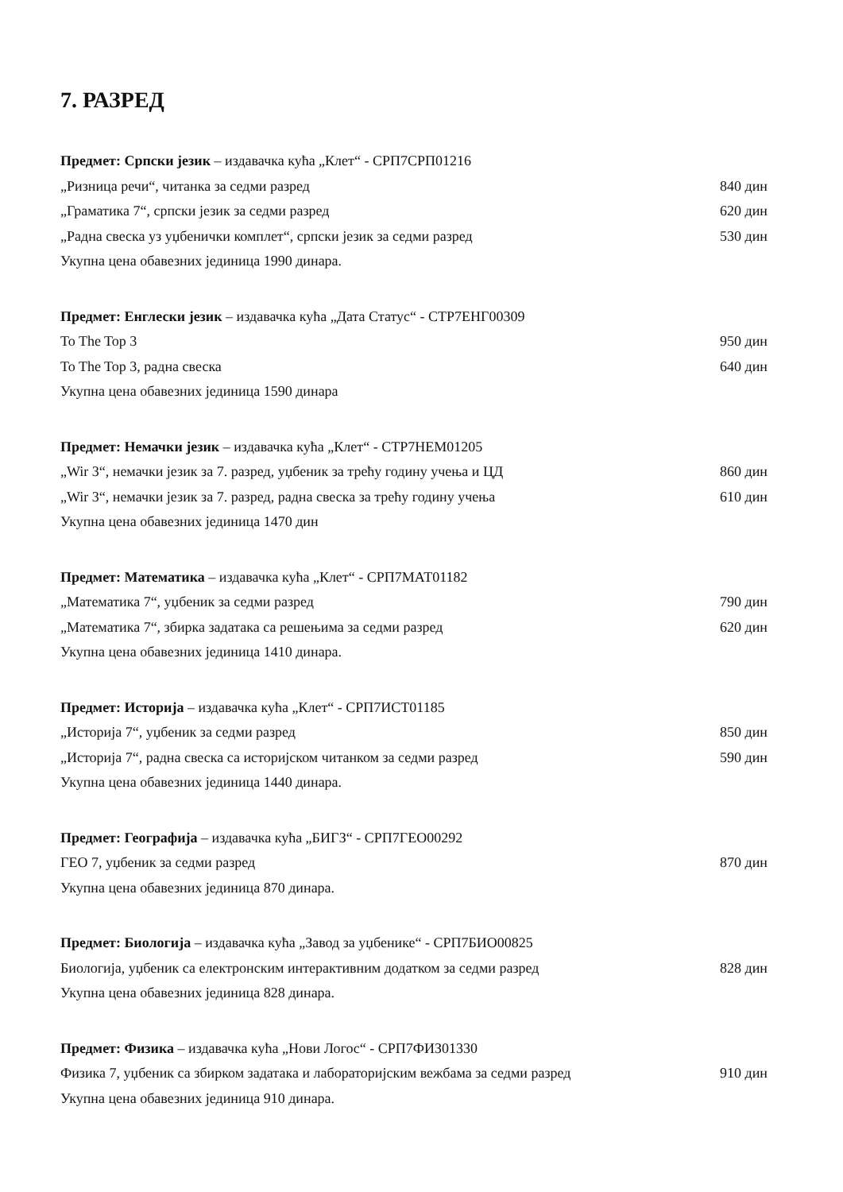7. РАЗРЕД
Предмет: Српски језик – издавачка кућа „Клет“ - СРП7СРП01216
„Ризница речи“, читанка за седми разред 840 дин
„Граматика 7“, српски језик за седми разред 620 дин
„Радна свеска уз уџбенички комплет“, српски језик за седми разред 530 дин
Укупна цена обавезних јединица 1990 динара.
Предмет: Енглески језик – издавачка кућа „Дата Статус“ - СТР7ЕНГ00309
To The Top 3 950 дин
To The Top 3, радна свеска 640 дин
Укупна цена обавезних јединица 1590 динара
Предмет: Немачки језик – издавачка кућа „Клет“ - СТР7НЕМ01205
„Wir 3“, немачки језик за 7. разред, уџбеник за трећу годину учења и ЦД 860 дин
„Wir 3“, немачки језик за 7. разред, радна свеска за трећу годину учења 610 дин
Укупна цена обавезних јединица 1470 дин
Предмет: Математика – издавачка кућа „Клет“ - СРП7МАТ01182
„Математика 7“, уџбеник за седми разред 790 дин
„Математика 7“, збирка задатака са решењима за седми разред 620 дин
Укупна цена обавезних јединица 1410 динара.
Предмет: Историја – издавачка кућа „Клет“ - СРП7ИСТ01185
„Историја 7“, уџбеник за седми разред 850 дин
„Историја 7“, радна свеска са историјском читанком за седми разред 590 дин
Укупна цена обавезних јединица 1440 динара.
Предмет: Географија – издавачка кућа „БИГЗ“ - СРП7ГЕО00292
ГЕО 7, уџбеник за седми разред 870 дин
Укупна цена обавезних јединица 870 динара.
Предмет: Биологија – издавачка кућа „Завод за уџбенике“ - СРП7БИО00825
Биологија, уџбеник са електронским интерактивним додатком за седми разред 828 дин
Укупна цена обавезних јединица 828 динара.
Предмет: Физика – издавачка кућа „Нови Логос“ - СРП7ФИЗ01330
Физика 7, уџбеник са збирком задатака и лабораторијским вежбама за седми разред 910 дин
Укупна цена обавезних јединица 910 динара.